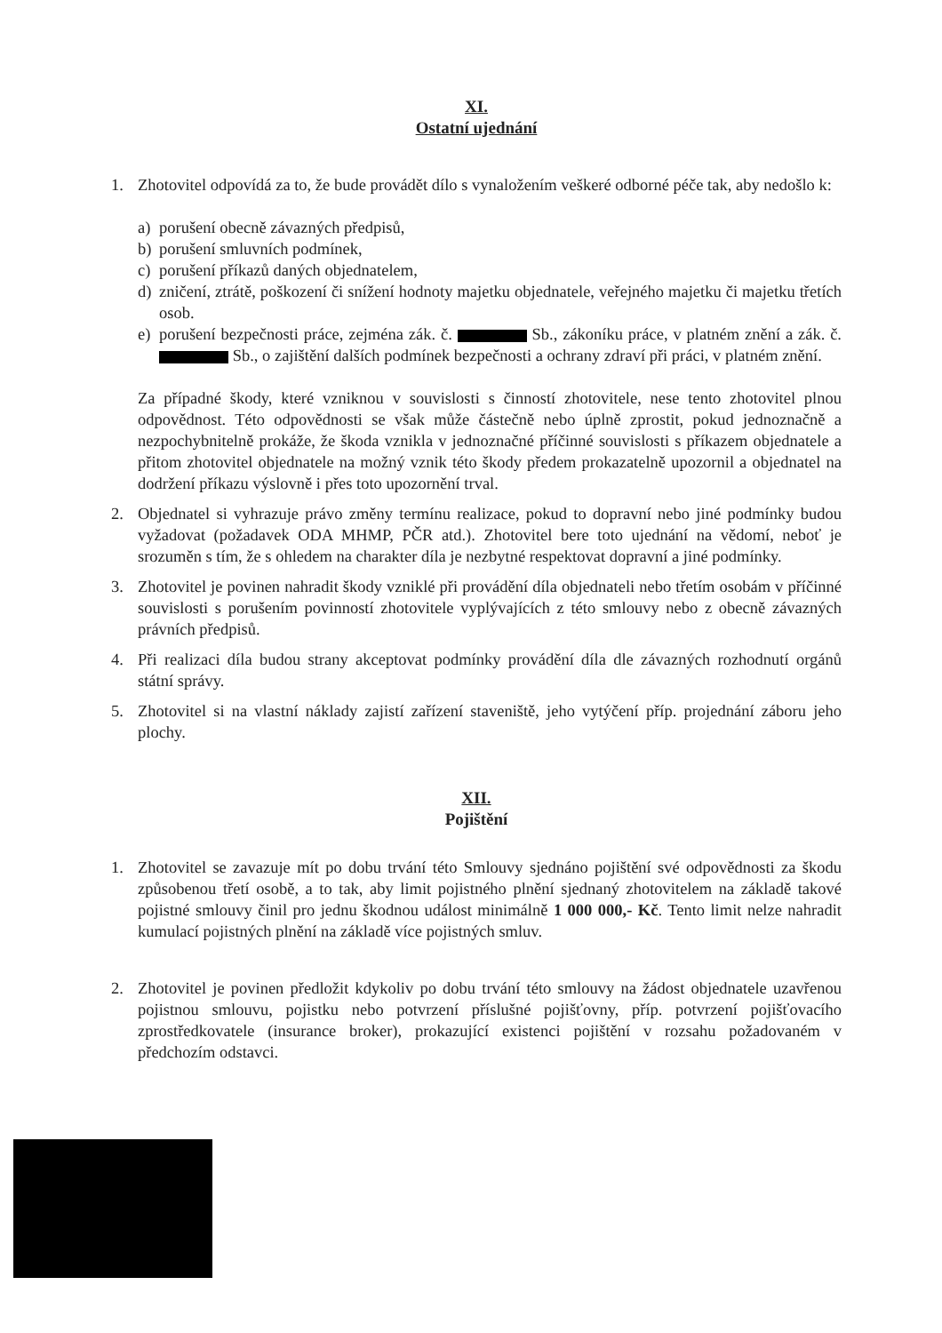XI.
Ostatní ujednání
1. Zhotovitel odpovídá za to, že bude provádět dílo s vynaložením veškeré odborné péče tak, aby nedošlo k:
a) porušení obecně závazných předpisů,
b) porušení smluvních podmínek,
c) porušení příkazů daných objednatelem,
d) zničení, ztrátě, poškození či snížení hodnoty majetku objednatele, veřejného majetku či majetku třetích osob.
e) porušení bezpečnosti práce, zejména zák. č. Sb., zákoníku práce, v platném znění a zák. č. Sb., o zajištění dalších podmínek bezpečnosti a ochrany zdraví při práci, v platném znění.
Za případné škody, které vzniknou v souvislosti s činností zhotovitele, nese tento zhotovitel plnou odpovědnost. Této odpovědnosti se však může částečně nebo úplně zprostit, pokud jednoznačně a nezpochybnitelně prokáže, že škoda vznikla v jednoznačné příčinné souvislosti s příkazem objednatele a přitom zhotovitel objednatele na možný vznik této škody předem prokazatelně upozornil a objednatel na dodržení příkazu výslovně i přes toto upozornění trval.
2. Objednatel si vyhrazuje právo změny termínu realizace, pokud to dopravní nebo jiné podmínky budou vyžadovat (požadavek ODA MHMP, PČR atd.). Zhotovitel bere toto ujednání na vědomí, neboť je srozuměn s tím, že s ohledem na charakter díla je nezbytné respektovat dopravní a jiné podmínky.
3. Zhotovitel je povinen nahradit škody vzniklé při provádění díla objednateli nebo třetím osobám v příčinné souvislosti s porušením povinností zhotovitele vyplývajících z této smlouvy nebo z obecně závazných právních předpisů.
4. Při realizaci díla budou strany akceptovat podmínky provádění díla dle závazných rozhodnutí orgánů státní správy.
5. Zhotovitel si na vlastní náklady zajistí zařízení staveniště, jeho vytýčení příp. projednání záboru jeho plochy.
XII.
Pojištění
1. Zhotovitel se zavazuje mít po dobu trvání této Smlouvy sjednáno pojištění své odpovědnosti za škodu způsobenou třetí osobě, a to tak, aby limit pojistného plnění sjednaný zhotovitelem na základě takové pojistné smlouvy činil pro jednu škodnou událost minimálně 1 000 000,- Kč. Tento limit nelze nahradit kumulací pojistných plnění na základě více pojistných smluv.
2. Zhotovitel je povinen předložit kdykoliv po dobu trvání této smlouvy na žádost objednatele uzavřenou pojistnou smlouvu, pojistku nebo potvrzení příslušné pojišťovny, příp. potvrzení pojišťovacího zprostředkovatele (insurance broker), prokazující existenci pojištění v rozsahu požadovaném v předchozím odstavci.